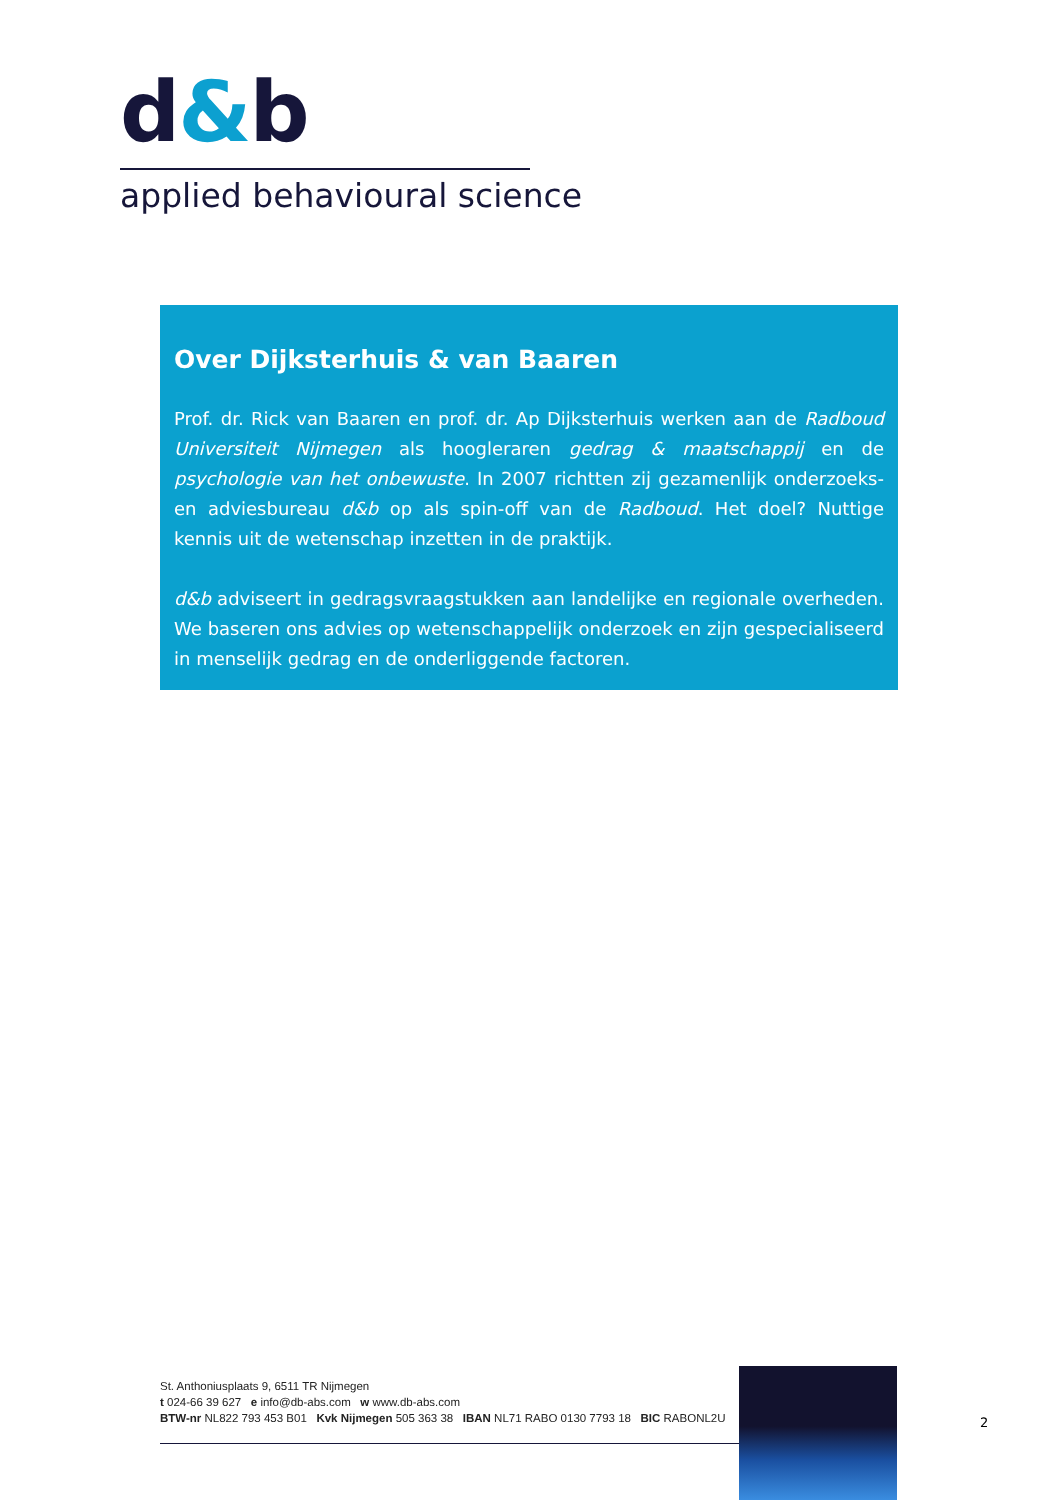d&b
applied behavioural science
Over Dijksterhuis & van Baaren
Prof. dr. Rick van Baaren en prof. dr. Ap Dijksterhuis werken aan de Radboud Universiteit Nijmegen als hoogleraren gedrag & maatschappij en de psychologie van het onbewuste. In 2007 richtten zij gezamenlijk onderzoeks- en adviesbureau d&b op als spin-off van de Radboud. Het doel? Nuttige kennis uit de wetenschap inzetten in de praktijk.
d&b adviseert in gedragsvraagstukken aan landelijke en regionale overheden. We baseren ons advies op wetenschappelijk onderzoek en zijn gespecialiseerd in menselijk gedrag en de onderliggende factoren.
St. Anthoniusplaats 9, 6511 TR Nijmegen
t 024-66 39 627 e info@db-abs.com w www.db-abs.com
BTW-nr NL822 793 453 B01 Kvk Nijmegen 505 363 38 IBAN NL71 RABO 0130 7793 18 BIC RABONL2U
2